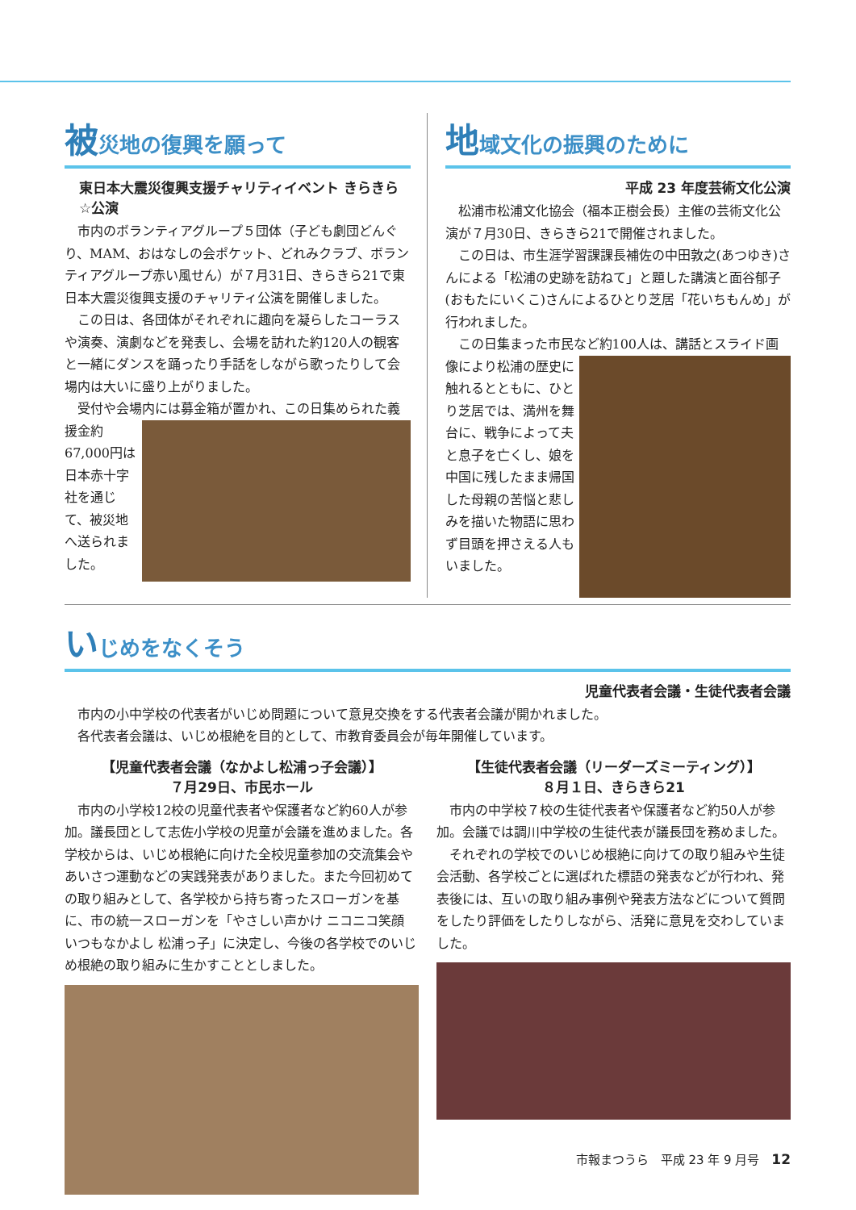被災地の復興を願って
東日本大震災復興支援チャリティイベント きらきら☆公演
市内のボランティアグループ５団体（子ども劇団どんぐり、MAM、おはなしの会ポケット、どれみクラブ、ボランティアグループ赤い風せん）が７月31日、きらきら21で東日本大震災復興支援のチャリティ公演を開催しました。
この日は、各団体がそれぞれに趣向を凝らしたコーラスや演奏、演劇などを発表し、会場を訪れた約120人の観客と一緒にダンスを踊ったり手話をしながら歌ったりして会場内は大いに盛り上がりました。
受付や会場内には募金箱が置かれ、この日集められ た義援金約67,000円は日本赤十字社を通じて、被災地へ送られました。
地域文化の振興のために
平成 23 年度芸術文化公演
松浦市松浦文化協会（福本正樹会長）主催の芸術文化公演が７月30日、きらきら21で開催されました。
この日は、市生涯学習課課長補佐の中田敦之(あつゆき)さんによる「松浦の史跡を訪ねて」と題した講演と面谷郁子(おもたにいくこ)さんによるひとり芝居「花いちもんめ」が行われました。
この日集まった市民など約100人は、講話とスライ ド画像により松浦の歴史に触れるとともに、ひとり芝居では、満州を舞台に、戦争によって夫と息子を亡くし、娘を中国に残したまま帰国した母親の苦悩と悲しみを描いた物語に思わず目頭を押さえる人もいました。
いじめをなくそう
児童代表者会議・生徒代表者会議
市内の小中学校の代表者がいじめ問題について意見交換をする代表者会議が開かれました。
各代表者会議は、いじめ根絶を目的として、市教育委員会が毎年開催しています。
【児童代表者会議（なかよし松浦っ子会議）】
７月29日、市民ホール
市内の小学校12校の児童代表者や保護者など約60人が参加。議長団として志佐小学校の児童が会議を進めました。各学校からは、いじめ根絶に向けた全校児童参加の交流集会やあいさつ運動などの実践発表がありました。また今回初めての取り組みとして、各学校から持ち寄ったスローガンを基に、市の統一スローガンを「やさしい声かけ ニコニコ笑顔 いつもなかよし 松浦っ子」に決定し、今後の各学校でのいじめ根絶の取り組みに生かすこととしました。
【生徒代表者会議（リーダーズミーティング）】
８月１日、きらきら21
市内の中学校７校の生徒代表者や保護者など約50人が参加。会議では調川中学校の生徒代表が議長団を務めました。
それぞれの学校でのいじめ根絶に向けての取り組みや生徒会活動、各学校ごとに選ばれた標語の発表などが行われ、発表後には、互いの取り組み事例や発表方法などについて質問をしたり評価をしたりしながら、活発に意見を交わしていました。
市報まつうら　平成 23 年 9 月号　12